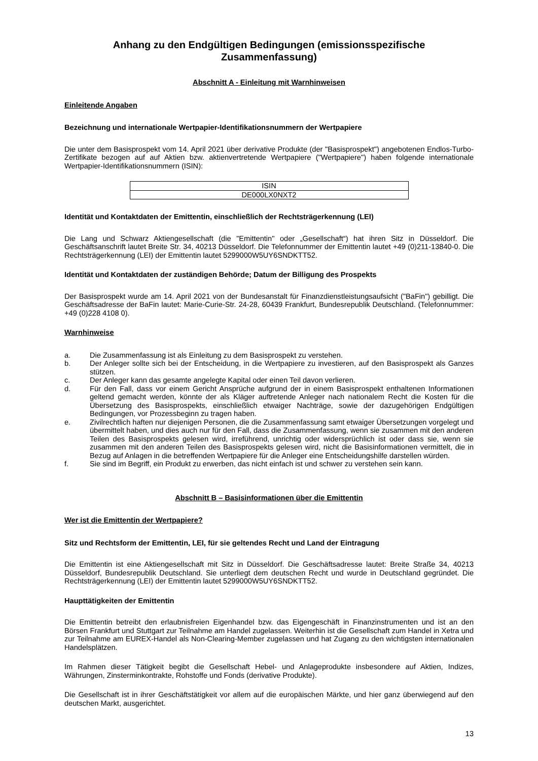Anhang zu den Endgültigen Bedingungen (emissionsspezifische Zusammenfassung)
Abschnitt A - Einleitung mit Warnhinweisen
Einleitende Angaben
Bezeichnung und internationale Wertpapier-Identifikationsnummern der Wertpapiere
Die unter dem Basisprospekt vom 14. April 2021 über derivative Produkte (der "Basisprospekt") angebotenen Endlos-Turbo-Zertifikate bezogen auf auf Aktien bzw. aktienvertretende Wertpapiere ("Wertpapiere") haben folgende internationale Wertpapier-Identifikationsnummern (ISIN):
| ISIN |
| DE000LX0NXT2 |
Identität und Kontaktdaten der Emittentin, einschließlich der Rechtsträgerkennung (LEI)
Die Lang und Schwarz Aktiengesellschaft (die "Emittentin" oder „Gesellschaft“) hat ihren Sitz in Düsseldorf. Die Geschäftsanschrift lautet Breite Str. 34, 40213 Düsseldorf. Die Telefonnummer der Emittentin lautet +49 (0)211-13840-0. Die Rechtsträgerkennung (LEI) der Emittentin lautet 5299000W5UY6SNDKTT52.
Identität und Kontaktdaten der zuständigen Behörde; Datum der Billigung des Prospekts
Der Basisprospekt wurde am 14. April 2021 von der Bundesanstalt für Finanzdienstleistungsaufsicht ("BaFin") gebilligt. Die Geschäftsadresse der BaFin lautet: Marie-Curie-Str. 24-28, 60439 Frankfurt, Bundesrepublik Deutschland. (Telefonnummer: +49 (0)228 4108 0).
Warnhinweise
a. Die Zusammenfassung ist als Einleitung zu dem Basisprospekt zu verstehen.
b. Der Anleger sollte sich bei der Entscheidung, in die Wertpapiere zu investieren, auf den Basisprospekt als Ganzes stützen.
c. Der Anleger kann das gesamte angelegte Kapital oder einen Teil davon verlieren.
d. Für den Fall, dass vor einem Gericht Ansprüche aufgrund der in einem Basisprospekt enthaltenen Informationen geltend gemacht werden, könnte der als Kläger auftretende Anleger nach nationalem Recht die Kosten für die Übersetzung des Basisprospekts, einschließlich etwaiger Nachträge, sowie der dazugehörigen Endgültigen Bedingungen, vor Prozessbeginn zu tragen haben.
e. Zivilrechtlich haften nur diejenigen Personen, die die Zusammenfassung samt etwaiger Übersetzungen vorgelegt und übermittelt haben, und dies auch nur für den Fall, dass die Zusammenfassung, wenn sie zusammen mit den anderen Teilen des Basisprospekts gelesen wird, irreführend, unrichtig oder widersprüchlich ist oder dass sie, wenn sie zusammen mit den anderen Teilen des Basisprospekts gelesen wird, nicht die Basisinformationen vermittelt, die in Bezug auf Anlagen in die betreffenden Wertpapiere für die Anleger eine Entscheidungshilfe darstellen würden.
f. Sie sind im Begriff, ein Produkt zu erwerben, das nicht einfach ist und schwer zu verstehen sein kann.
Abschnitt B – Basisinformationen über die Emittentin
Wer ist die Emittentin der Wertpapiere?
Sitz und Rechtsform der Emittentin, LEI, für sie geltendes Recht und Land der Eintragung
Die Emittentin ist eine Aktiengesellschaft mit Sitz in Düsseldorf. Die Geschäftsadresse lautet: Breite Straße 34, 40213 Düsseldorf, Bundesrepublik Deutschland. Sie unterliegt dem deutschen Recht und wurde in Deutschland gegründet. Die Rechtsträgerkennung (LEI) der Emittentin lautet 5299000W5UY6SNDKTT52.
Haupttätigkeiten der Emittentin
Die Emittentin betreibt den erlaubnisfreien Eigenhandel bzw. das Eigengeschäft in Finanzinstrumenten und ist an den Börsen Frankfurt und Stuttgart zur Teilnahme am Handel zugelassen. Weiterhin ist die Gesellschaft zum Handel in Xetra und zur Teilnahme am EUREX-Handel als Non-Clearing-Member zugelassen und hat Zugang zu den wichtigsten internationalen Handelsplätzen.
Im Rahmen dieser Tätigkeit begibt die Gesellschaft Hebel- und Anlageprodukte insbesondere auf Aktien, Indizes, Währungen, Zinsterminkontrakte, Rohstoffe und Fonds (derivative Produkte).
Die Gesellschaft ist in ihrer Geschäftstätigkeit vor allem auf die europäischen Märkte, und hier ganz überwiegend auf den deutschen Markt, ausgerichtet.
13